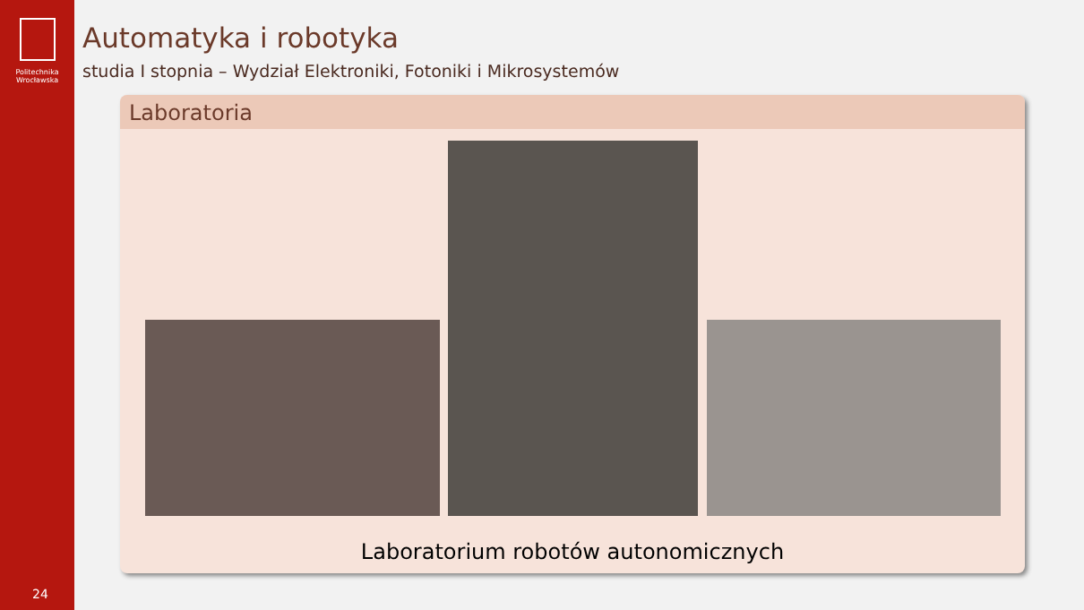Politechnika
Wrocławska
24
Automatyka i robotyka
studia I stopnia – Wydział Elektroniki, Fotoniki i Mikrosystemów
Laboratoria
Laboratorium robotów autonomicznych